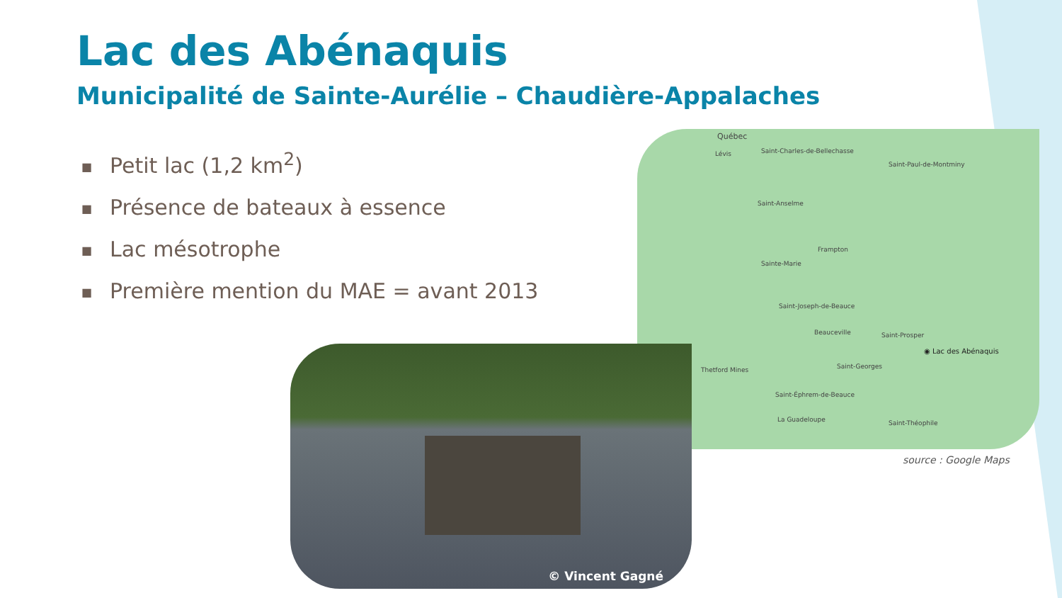Lac des Abénaquis
Municipalité de Sainte-Aurélie – Chaudière-Appalaches
■ Petit lac (1,2 km<sup>2</sup>)
■ Présence de bateaux à essence
■ Lac mésotrophe
■ Première mention du MAE = avant 2013
Québec
Lévis Saint-Charles-de-Bellechasse
Saint-Paul-de-Montminy
Saint-Anselme
Sainte-Marie
Frampton
Saint-Joseph-de-Beauce
Beauceville Saint-Prosper
◉ Lac des Abénaquis
Saint-Georges
Thetford Mines
Saint-Éphrem-de-Beauce
La Guadeloupe Saint-Théophile
© Vincent Gagné
source : Google Maps